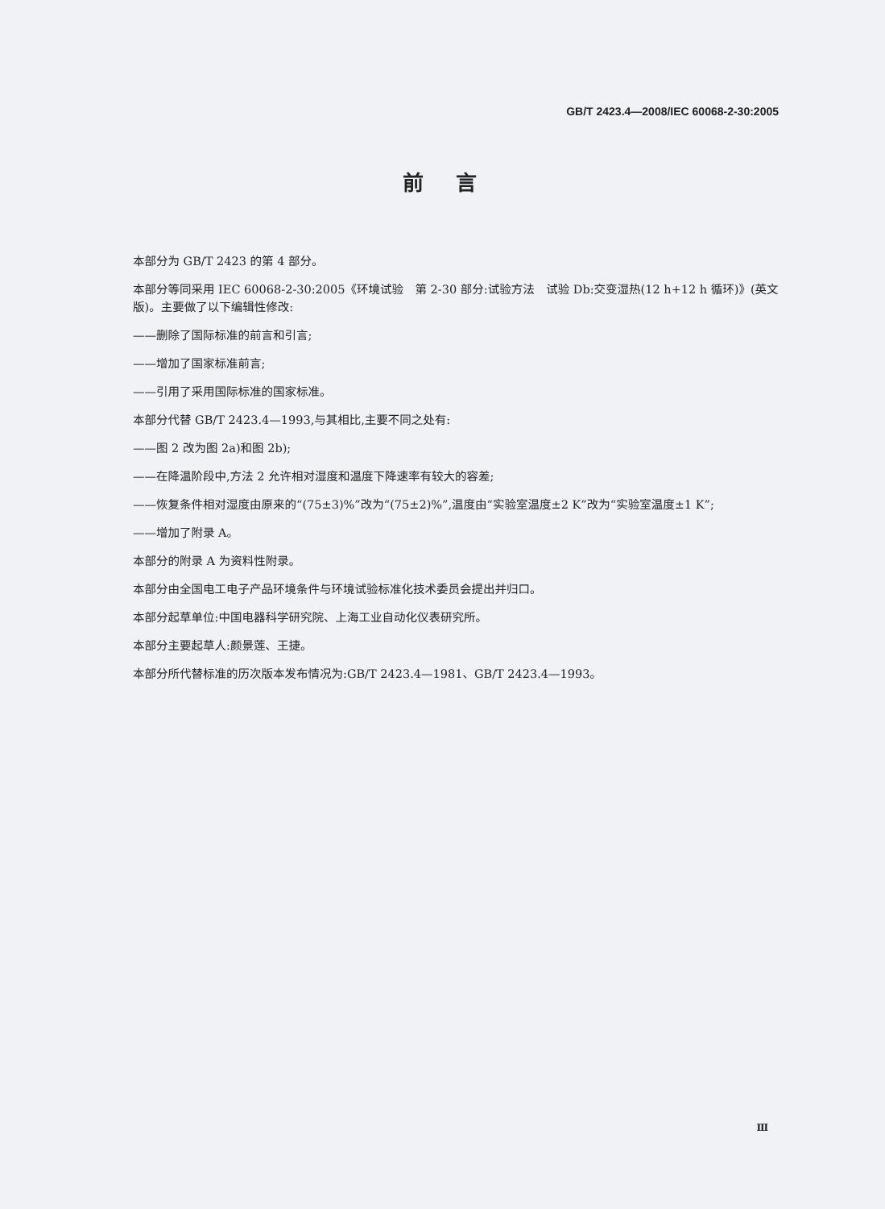GB/T 2423.4—2008/IEC 60068-2-30:2005
前言
本部分为 GB/T 2423 的第 4 部分。
本部分等同采用 IEC 60068-2-30:2005《环境试验　第 2-30 部分:试验方法　试验 Db:交变湿热(12 h+12 h 循环)》(英文版)。主要做了以下编辑性修改:
——删除了国际标准的前言和引言;
——增加了国家标准前言;
——引用了采用国际标准的国家标准。
本部分代替 GB/T 2423.4—1993,与其相比,主要不同之处有:
——图 2 改为图 2a)和图 2b);
——在降温阶段中,方法 2 允许相对湿度和温度下降速率有较大的容差;
——恢复条件相对湿度由原来的“(75±3)%”改为“(75±2)%”,温度由“实验室温度±2 K”改为“实验室温度±1 K”;
——增加了附录 A。
本部分的附录 A 为资料性附录。
本部分由全国电工电子产品环境条件与环境试验标准化技术委员会提出并归口。
本部分起草单位:中国电器科学研究院、上海工业自动化仪表研究所。
本部分主要起草人:颜景莲、王捷。
本部分所代替标准的历次版本发布情况为:GB/T 2423.4—1981、GB/T 2423.4—1993。
Ⅲ